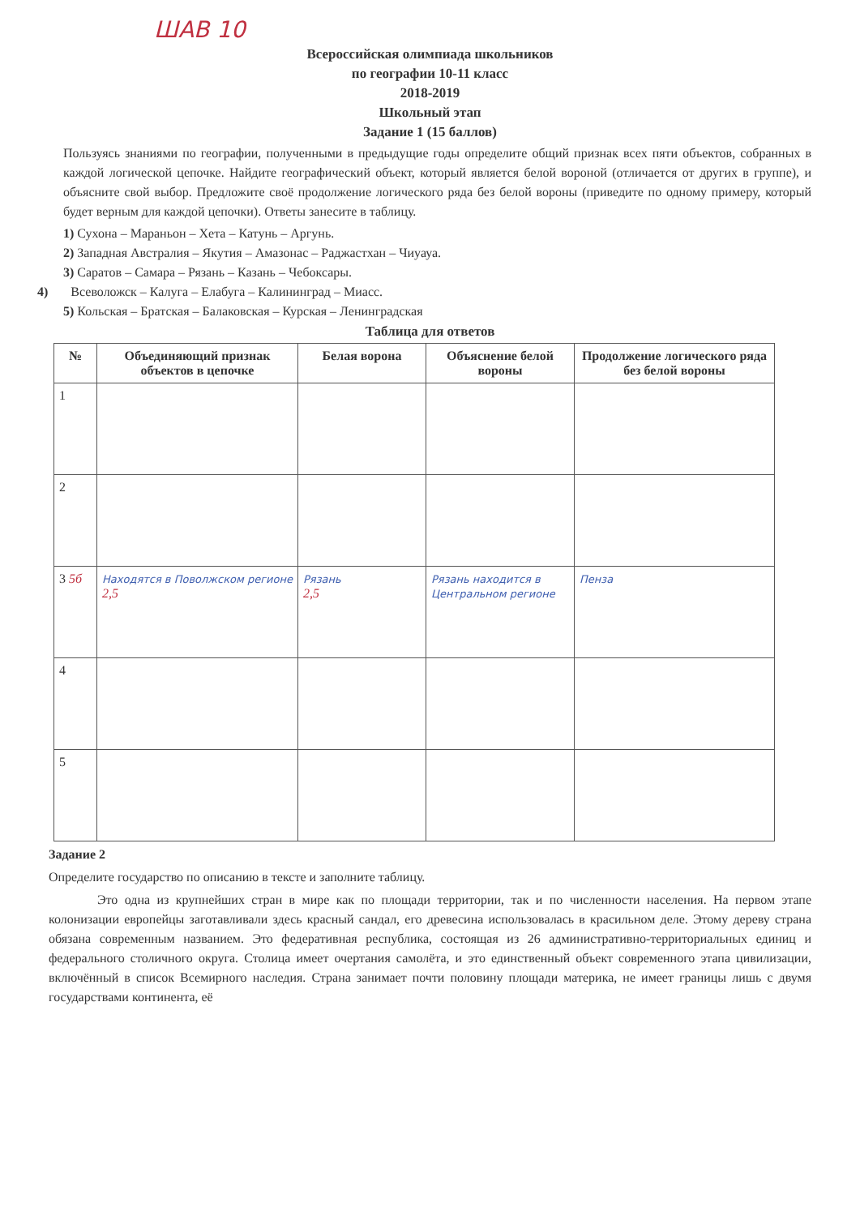ШАВ 10
Всероссийская олимпиада школьников
по географии 10-11 класс
2018-2019
Школьный этап
Задание 1 (15 баллов)
Пользуясь знаниями по географии, полученными в предыдущие годы определите общий признак всех пяти объектов, собранных в каждой логической цепочке. Найдите географический объект, который является белой вороной (отличается от других в группе), и объясните свой выбор. Предложите своё продолжение логического ряда без белой вороны (приведите по одному примеру, который будет верным для каждой цепочки). Ответы занесите в таблицу.
1) Сухона – Мараньон – Хета – Катунь – Аргунь.
2) Западная Австралия – Якутия – Амазонас – Раджастхан – Чиуауа.
3) Саратов – Самара – Рязань – Казань – Чебоксары.
4) Всеволожск – Калуга – Елабуга – Калининград – Миасс.
5) Кольская – Братская – Балаковская – Курская – Ленинградская
Таблица для ответов
| № | Объединяющий признак объектов в цепочке | Белая ворона | Объяснение белой вороны | Продолжение логического ряда без белой вороны |
| --- | --- | --- | --- | --- |
| 1 | | | | |
| 2 | | | | |
| 3 5б | Находятся в Поволжском регионе 2,5 | Рязань 2,5 | Рязань находится в Центральном регионе | Пенза |
| 4 | | | | |
| 5 | | | | |
Задание 2
Определите государство по описанию в тексте и заполните таблицу.
Это одна из крупнейших стран в мире как по площади территории, так и по численности населения. На первом этапе колонизации европейцы заготавливали здесь красный сандал, его древесина использовалась в красильном деле. Этому дереву страна обязана современным названием. Это федеративная республика, состоящая из 26 административно-территориальных единиц и федерального столичного округа. Столица имеет очертания самолёта, и это единственный объект современного этапа цивилизации, включённый в список Всемирного наследия. Страна занимает почти половину площади материка, не имеет границы лишь с двумя государствами континента, её